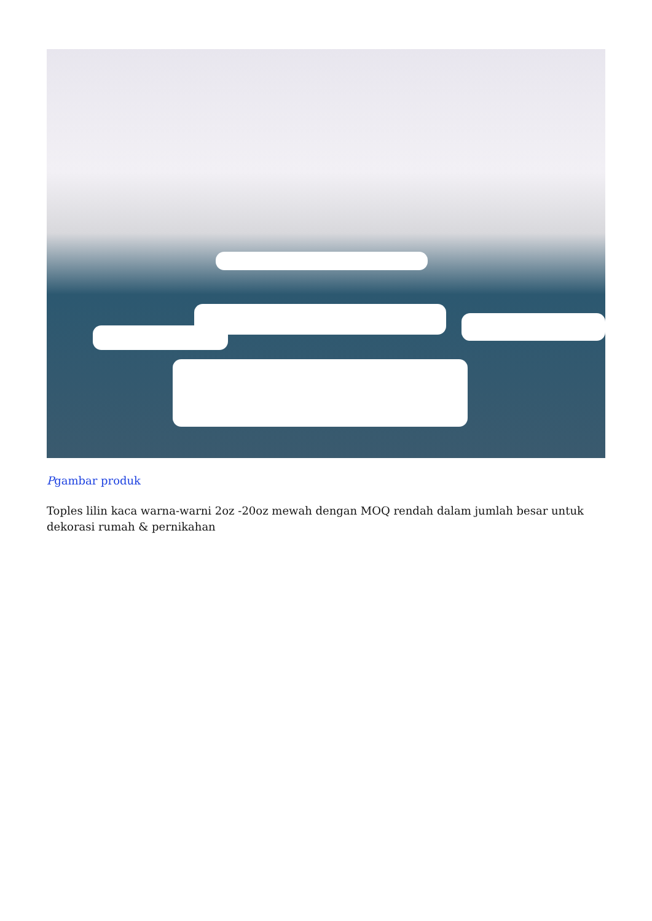Pgambar produk
Toples lilin kaca warna-warni 2oz -20oz mewah dengan MOQ rendah dalam jumlah besar untuk dekorasi rumah & pernikahan